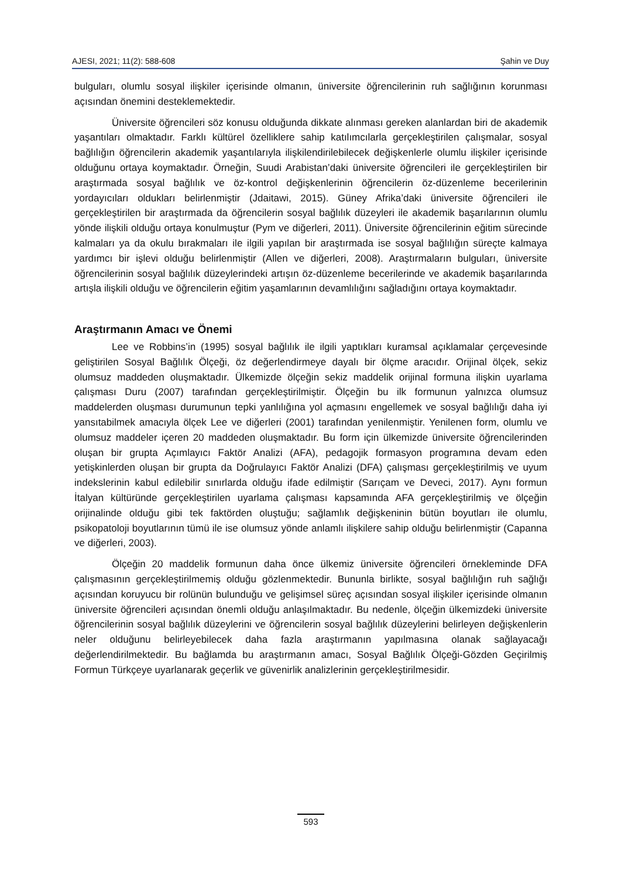AJESI, 2021; 11(2): 588-608 Şahin ve Duy
bulguları, olumlu sosyal ilişkiler içerisinde olmanın, üniversite öğrencilerinin ruh sağlığının korunması açısından önemini desteklemektedir.
Üniversite öğrencileri söz konusu olduğunda dikkate alınması gereken alanlardan biri de akademik yaşantıları olmaktadır. Farklı kültürel özelliklere sahip katılımcılarla gerçekleştirilen çalışmalar, sosyal bağlılığın öğrencilerin akademik yaşantılarıyla ilişkilendirilebilecek değişkenlerle olumlu ilişkiler içerisinde olduğunu ortaya koymaktadır. Örneğin, Suudi Arabistan’daki üniversite öğrencileri ile gerçekleştirilen bir araştırmada sosyal bağlılık ve öz-kontrol değişkenlerinin öğrencilerin öz-düzenleme becerilerinin yordayıcıları oldukları belirlenmiştir (Jdaitawi, 2015). Güney Afrika’daki üniversite öğrencileri ile gerçekleştirilen bir araştırmada da öğrencilerin sosyal bağlılık düzeyleri ile akademik başarılarının olumlu yönde ilişkili olduğu ortaya konulmuştur (Pym ve diğerleri, 2011). Üniversite öğrencilerinin eğitim sürecinde kalmaları ya da okulu bırakmaları ile ilgili yapılan bir araştırmada ise sosyal bağlılığın süreçte kalmaya yardımcı bir işlevi olduğu belirlenmiştir (Allen ve diğerleri, 2008). Araştırmaların bulguları, üniversite öğrencilerinin sosyal bağlılık düzeylerindeki artışın öz-düzenleme becerilerinde ve akademik başarılarında artışla ilişkili olduğu ve öğrencilerin eğitim yaşamlarının devamlılığını sağladığını ortaya koymaktadır.
Araştırmanın Amacı ve Önemi
Lee ve Robbins’in (1995) sosyal bağlılık ile ilgili yaptıkları kuramsal açıklamalar çerçevesinde geliştirilen Sosyal Bağlılık Ölçeği, öz değerlendirmeye dayalı bir ölçme aracıdır. Orijinal ölçek, sekiz olumsuz maddeden oluşmaktadır. Ülkemizde ölçeğin sekiz maddelik orijinal formuna ilişkin uyarlama çalışması Duru (2007) tarafından gerçekleştirilmiştir. Ölçeğin bu ilk formunun yalnızca olumsuz maddelerden oluşması durumunun tepki yanlılığına yol açmasını engellemek ve sosyal bağlılığı daha iyi yansıtabilmek amacıyla ölçek Lee ve diğerleri (2001) tarafından yenilenmiştir. Yenilenen form, olumlu ve olumsuz maddeler içeren 20 maddeden oluşmaktadır. Bu form için ülkemizde üniversite öğrencilerinden oluşan bir grupta Açımlayıcı Faktör Analizi (AFA), pedagojik formasyon programına devam eden yetişkinlerden oluşan bir grupta da Doğrulayıcı Faktör Analizi (DFA) çalışması gerçekleştirilmiş ve uyum indekslerinin kabul edilebilir sınırlarda olduğu ifade edilmiştir (Sarıçam ve Deveci, 2017). Aynı formun İtalyan kültüründe gerçekleştirilen uyarlama çalışması kapsamında AFA gerçekleştirilmiş ve ölçeğin orijinalinde olduğu gibi tek faktörden oluştuğu; sağlamlık değişkeninin bütün boyutları ile olumlu, psikopatoloji boyutlarının tümü ile ise olumsuz yönde anlamlı ilişkilere sahip olduğu belirlenmiştir (Capanna ve diğerleri, 2003).
Ölçeğin 20 maddelik formunun daha önce ülkemiz üniversite öğrencileri örnekleminde DFA çalışmasının gerçekleştirilmemiş olduğu gözlenmektedir. Bununla birlikte, sosyal bağlılığın ruh sağlığı açısından koruyucu bir rolünün bulunduğu ve gelişimsel süreç açısından sosyal ilişkiler içerisinde olmanın üniversite öğrencileri açısından önemli olduğu anlaşılmaktadır. Bu nedenle, ölçeğin ülkemizdeki üniversite öğrencilerinin sosyal bağlılık düzeylerini ve öğrencilerin sosyal bağlılık düzeylerini belirleyen değişkenlerin neler olduğunu belirleyebilecek daha fazla araştırmanın yapılmasına olanak sağlayacağı değerlendirilmektedir. Bu bağlamda bu araştırmanın amacı, Sosyal Bağlılık Ölçeği-Gözden Geçirilmiş Formun Türkçeye uyarlanarak geçerlik ve güvenirlik analizlerinin gerçekleştirilmesidir.
593